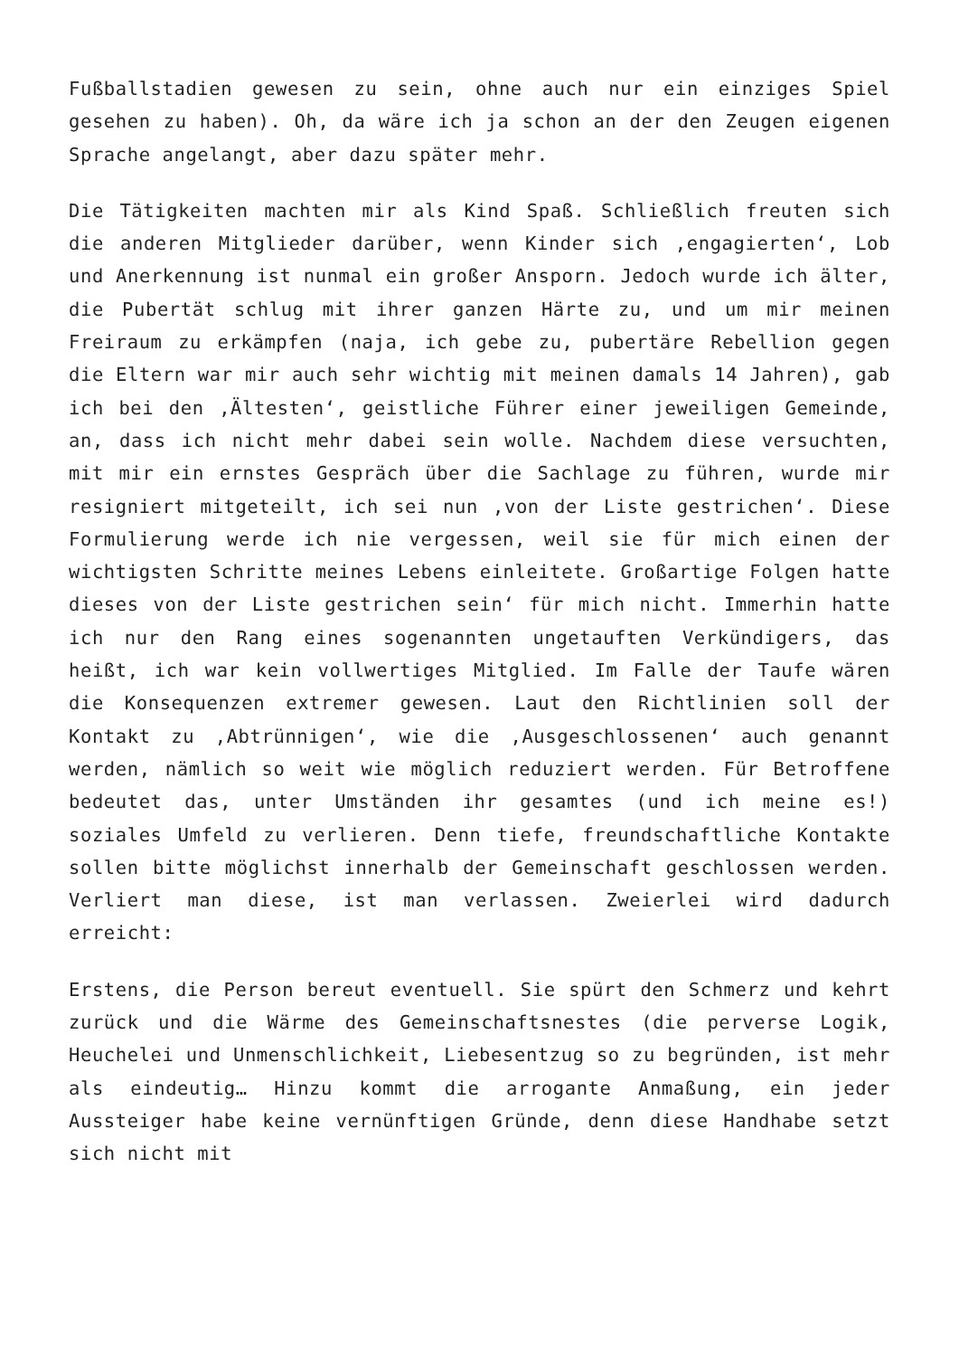Fußballstadien gewesen zu sein, ohne auch nur ein einziges Spiel gesehen zu haben). Oh, da wäre ich ja schon an der den Zeugen eigenen Sprache angelangt, aber dazu später mehr.
Die Tätigkeiten machten mir als Kind Spaß. Schließlich freuten sich die anderen Mitglieder darüber, wenn Kinder sich ‚engagierten‘, Lob und Anerkennung ist nunmal ein großer Ansporn. Jedoch wurde ich älter, die Pubertät schlug mit ihrer ganzen Härte zu, und um mir meinen Freiraum zu erkämpfen (naja, ich gebe zu, pubertäre Rebellion gegen die Eltern war mir auch sehr wichtig mit meinen damals 14 Jahren), gab ich bei den ‚Ältesten‘, geistliche Führer einer jeweiligen Gemeinde, an, dass ich nicht mehr dabei sein wolle. Nachdem diese versuchten, mit mir ein ernstes Gespräch über die Sachlage zu führen, wurde mir resigniert mitgeteilt, ich sei nun ‚von der Liste gestrichen‘. Diese Formulierung werde ich nie vergessen, weil sie für mich einen der wichtigsten Schritte meines Lebens einleitete. Großartige Folgen hatte dieses von der Liste gestrichen sein‘ für mich nicht. Immerhin hatte ich nur den Rang eines sogenannten ungetauften Verkündigers, das heißt, ich war kein vollwertiges Mitglied. Im Falle der Taufe wären die Konsequenzen extremer gewesen. Laut den Richtlinien soll der Kontakt zu ‚Abtrünnigen‘, wie die ‚Ausgeschlossenen‘ auch genannt werden, nämlich so weit wie möglich reduziert werden. Für Betroffene bedeutet das, unter Umständen ihr gesamtes (und ich meine es!) soziales Umfeld zu verlieren. Denn tiefe, freundschaftliche Kontakte sollen bitte möglichst innerhalb der Gemeinschaft geschlossen werden. Verliert man diese, ist man verlassen. Zweierlei wird dadurch erreicht:
Erstens, die Person bereut eventuell. Sie spürt den Schmerz und kehrt zurück und die Wärme des Gemeinschaftsnestes (die perverse Logik, Heuchelei und Unmenschlichkeit, Liebesentzug so zu begründen, ist mehr als eindeutig… Hinzu kommt die arrogante Anmaßung, ein jeder Aussteiger habe keine vernünftigen Gründe, denn diese Handhabe setzt sich nicht mit